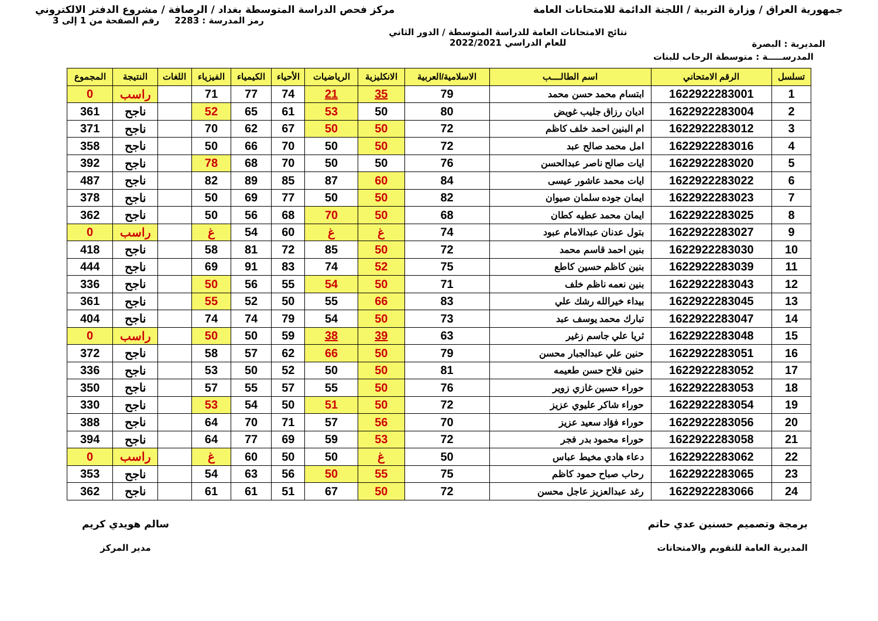جمهورية العراق / وزارة التربية / اللجنة الدائمة للامتحانات العامة
مركز فحص الدراسة المتوسطة بغداد / الرصافة / مشروع الدفتر الالكتروني
المديرية : البصرة
نتائج الامتحانات العامة للدراسة المتوسطة / الدور الثاني
للعام الدراسي 2022/2021
رمز المدرسة : 2283 رقم الصفحة من 1 إلى 3
المدرســـــة : متوسطة الرحاب للبنات
| تسلسل | الرقم الامتحاني | اسم الطالــــب | الاسلامية/العربية | الانكليزية | الرياضيات | الأحياء | الكيمياء | الفيزياء | اللغات | النتيجة | المجموع |
| --- | --- | --- | --- | --- | --- | --- | --- | --- | --- | --- | --- |
| 1 | 1622922283001 | ابتسام محمد حسن محمد | 79 | 35 | 21 | 74 | 77 | 71 | | راسب | 0 |
| 2 | 1622922283004 | اديان رزاق جليب غويض | 80 | 50 | 53 | 61 | 65 | 52 | | ناجح | 361 |
| 3 | 1622922283012 | ام البنين احمد خلف كاظم | 72 | 50 | 50 | 67 | 62 | 70 | | ناجح | 371 |
| 4 | 1622922283016 | امل محمد صالح عبد | 72 | 50 | 50 | 70 | 66 | 50 | | ناجح | 358 |
| 5 | 1622922283020 | ايات صالح ناصر عبدالحسن | 76 | 50 | 50 | 70 | 68 | 78 | | ناجح | 392 |
| 6 | 1622922283022 | ايات محمد عاشور عيسى | 84 | 60 | 87 | 85 | 89 | 82 | | ناجح | 487 |
| 7 | 1622922283023 | ايمان جوده سلمان صيوان | 82 | 50 | 50 | 77 | 69 | 50 | | ناجح | 378 |
| 8 | 1622922283025 | ايمان محمد عطيه كطان | 68 | 50 | 70 | 68 | 56 | 50 | | ناجح | 362 |
| 9 | 1622922283027 | بتول عدنان عبدالامام عبود | 74 | غ | غ | 60 | 54 | غ | | راسب | 0 |
| 10 | 1622922283030 | بنين احمد قاسم محمد | 72 | 50 | 85 | 72 | 81 | 58 | | ناجح | 418 |
| 11 | 1622922283039 | بنين كاظم حسين كاطع | 75 | 52 | 74 | 83 | 91 | 69 | | ناجح | 444 |
| 12 | 1622922283043 | بنين نعمه ناظم خلف | 71 | 50 | 54 | 55 | 56 | 50 | | ناجح | 336 |
| 13 | 1622922283045 | بيداء خيرالله رشك علي | 83 | 66 | 55 | 50 | 52 | 55 | | ناجح | 361 |
| 14 | 1622922283047 | تبارك محمد يوسف عبد | 73 | 50 | 54 | 79 | 74 | 74 | | ناجح | 404 |
| 15 | 1622922283048 | ثريا علي جاسم زغير | 63 | 39 | 38 | 59 | 50 | 50 | | راسب | 0 |
| 16 | 1622922283051 | حنين علي عبدالجبار محسن | 79 | 50 | 66 | 62 | 57 | 58 | | ناجح | 372 |
| 17 | 1622922283052 | حنين فلاح حسن طعيمه | 81 | 50 | 50 | 52 | 50 | 53 | | ناجح | 336 |
| 18 | 1622922283053 | حوراء حسين غازي زوير | 76 | 50 | 55 | 57 | 55 | 57 | | ناجح | 350 |
| 19 | 1622922283054 | حوراء شاكر عليوي عزيز | 72 | 50 | 51 | 50 | 54 | 53 | | ناجح | 330 |
| 20 | 1622922283056 | حوراء فؤاد سعيد عزيز | 70 | 56 | 57 | 71 | 70 | 64 | | ناجح | 388 |
| 21 | 1622922283058 | حوراء محمود بدر فجر | 72 | 53 | 59 | 69 | 77 | 64 | | ناجح | 394 |
| 22 | 1622922283062 | دعاء هادي مخيط عباس | 50 | غ | 50 | 50 | 60 | غ | | راسب | 0 |
| 23 | 1622922283065 | رحاب صباح حمود كاظم | 75 | 55 | 50 | 56 | 63 | 54 | | ناجح | 353 |
| 24 | 1622922283066 | رغد عبدالعزيز عاجل محسن | 72 | 50 | 67 | 51 | 61 | 61 | | ناجح | 362 |
برمجة وتصميم حسنين عدي حاتم
المديرية العامة للتقويم والامتحانات
سالم هويدي كريم
مدير المركز